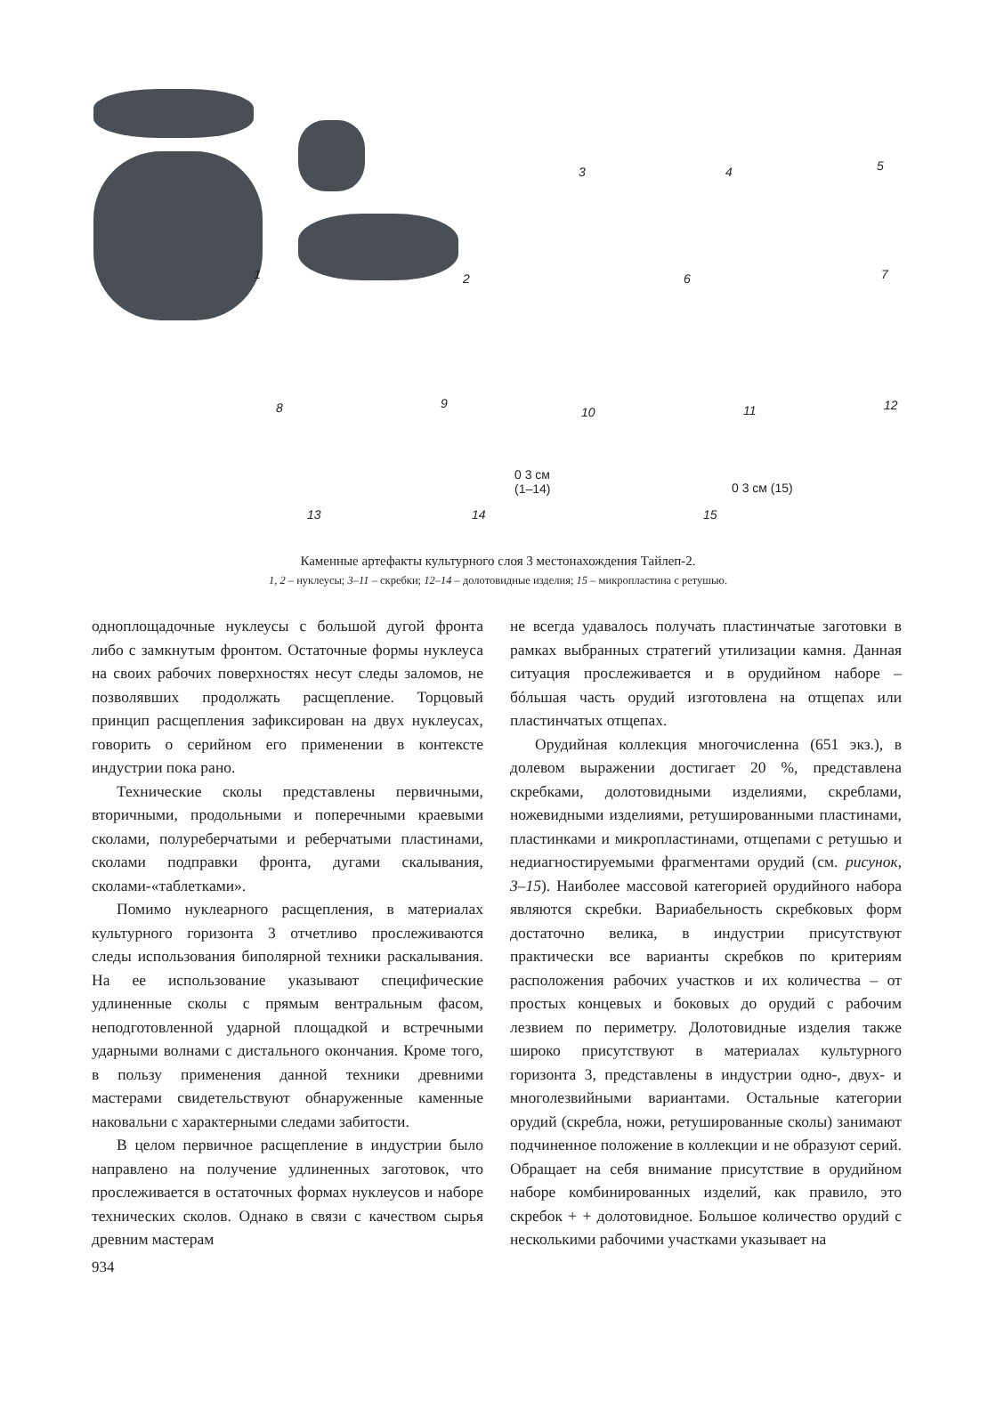1 2
3 4 5
6 7
8 9
10 11 12
13 14 15
0 3 см
(1–14)
0 3 см (15)
Каменные артефакты культурного слоя 3 местонахождения Тайлеп-2.
1, 2 – нуклеусы; 3–11 – скребки; 12–14 – долотовидные изделия; 15 – микропластина с ретушью.
одноплощадочные нуклеусы с большой дугой фронта либо с замкнутым фронтом. Остаточные формы нуклеуса на своих рабочих поверхностях несут следы заломов, не позволявших продолжать расщепление. Торцовый принцип расщепления зафиксирован на двух нуклеусах, говорить о серийном его применении в контексте индустрии пока рано.
Технические сколы представлены первичными, вторичными, продольными и поперечными краевыми сколами, полуреберчатыми и реберчатыми пластинами, сколами подправки фронта, дугами скалывания, сколами-«таблетками».
Помимо нуклеарного расщепления, в материалах культурного горизонта 3 отчетливо прослеживаются следы использования биполярной техники раскалывания. На ее использование указывают специфические удлиненные сколы с прямым вентральным фасом, неподготовленной ударной площадкой и встречными ударными волнами с дистального окончания. Кроме того, в пользу применения данной техники древними мастерами свидетельствуют обнаруженные каменные наковальни с характерными следами забитости.
В целом первичное расщепление в индустрии было направлено на получение удлиненных заготовок, что прослеживается в остаточных формах нуклеусов и наборе технических сколов. Однако в связи с качеством сырья древним мастерам
не всегда удавалось получать пластинчатые заготовки в рамках выбранных стратегий утилизации камня. Данная ситуация прослеживается и в орудийном наборе – бóльшая часть орудий изготовлена на отщепах или пластинчатых отщепах.
Орудийная коллекция многочисленна (651 экз.), в долевом выражении достигает 20 %, представлена скребками, долотовидными изделиями, скреблами, ножевидными изделиями, ретушированными пластинами, пластинками и микропластинами, отщепами с ретушью и недиагностируемыми фрагментами орудий (см. рисунок, 3–15). Наиболее массовой категорией орудийного набора являются скребки. Вариабельность скребковых форм достаточно велика, в индустрии присутствуют практически все варианты скребков по критериям расположения рабочих участков и их количества – от простых концевых и боковых до орудий с рабочим лезвием по периметру. Долотовидные изделия также широко присутствуют в материалах культурного горизонта 3, представлены в индустрии одно-, двух- и многолезвийными вариантами. Остальные категории орудий (скребла, ножи, ретушированные сколы) занимают подчиненное положение в коллекции и не образуют серий. Обращает на себя внимание присутствие в орудийном наборе комбинированных изделий, как правило, это скребок + + долотовидное. Большое количество орудий с несколькими рабочими участками указывает на
934